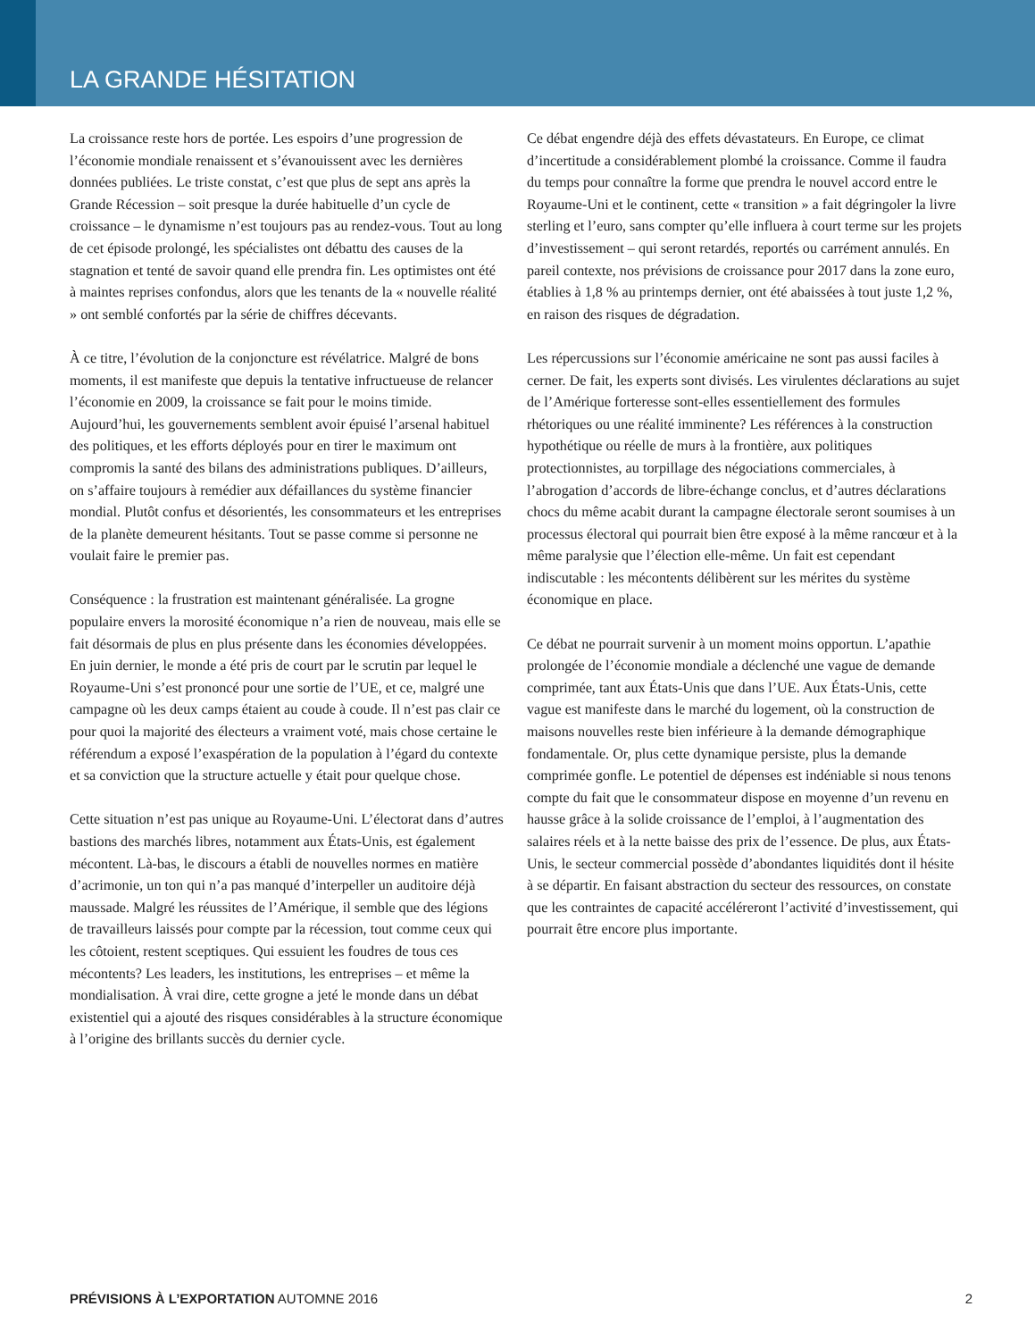LA GRANDE HÉSITATION
La croissance reste hors de portée. Les espoirs d’une progression de l’économie mondiale renaissent et s’évanouissent avec les dernières données publiées. Le triste constat, c’est que plus de sept ans après la Grande Récession – soit presque la durée habituelle d’un cycle de croissance – le dynamisme n’est toujours pas au rendez-vous. Tout au long de cet épisode prolongé, les spécialistes ont débattu des causes de la stagnation et tenté de savoir quand elle prendra fin. Les optimistes ont été à maintes reprises confondus, alors que les tenants de la « nouvelle réalité » ont semblé confortés par la série de chiffres décevants.
À ce titre, l’évolution de la conjoncture est révélatrice. Malgré de bons moments, il est manifeste que depuis la tentative infructueuse de relancer l’économie en 2009, la croissance se fait pour le moins timide. Aujourd’hui, les gouvernements semblent avoir épuisé l’arsenal habituel des politiques, et les efforts déployés pour en tirer le maximum ont compromis la santé des bilans des administrations publiques. D’ailleurs, on s’affaire toujours à remédier aux défaillances du système financier mondial. Plutôt confus et désorientés, les consommateurs et les entreprises de la planète demeurent hésitants. Tout se passe comme si personne ne voulait faire le premier pas.
Conséquence : la frustration est maintenant généralisée. La grogne populaire envers la morosité économique n’a rien de nouveau, mais elle se fait désormais de plus en plus présente dans les économies développées. En juin dernier, le monde a été pris de court par le scrutin par lequel le Royaume-Uni s’est prononcé pour une sortie de l’UE, et ce, malgré une campagne où les deux camps étaient au coude à coude. Il n’est pas clair ce pour quoi la majorité des électeurs a vraiment voté, mais chose certaine le référendum a exposé l’exaspération de la population à l’égard du contexte et sa conviction que la structure actuelle y était pour quelque chose.
Cette situation n’est pas unique au Royaume-Uni. L’électorat dans d’autres bastions des marchés libres, notamment aux États-Unis, est également mécontent. Là-bas, le discours a établi de nouvelles normes en matière d’acrimonie, un ton qui n’a pas manqué d’interpeller un auditoire déjà maussade. Malgré les réussites de l’Amérique, il semble que des légions de travailleurs laissés pour compte par la récession, tout comme ceux qui les côtoient, restent sceptiques. Qui essuient les foudres de tous ces mécontents? Les leaders, les institutions, les entreprises – et même la mondialisation. À vrai dire, cette grogne a jeté le monde dans un débat existentiel qui a ajouté des risques considérables à la structure économique à l’origine des brillants succès du dernier cycle.
Ce débat engendre déjà des effets dévastateurs. En Europe, ce climat d’incertitude a considérablement plombé la croissance. Comme il faudra du temps pour connaître la forme que prendra le nouvel accord entre le Royaume-Uni et le continent, cette « transition » a fait dégringoler la livre sterling et l’euro, sans compter qu’elle influera à court terme sur les projets d’investissement – qui seront retardés, reportés ou carrément annulés. En pareil contexte, nos prévisions de croissance pour 2017 dans la zone euro, établies à 1,8 % au printemps dernier, ont été abaissées à tout juste 1,2 %, en raison des risques de dégradation.
Les répercussions sur l’économie américaine ne sont pas aussi faciles à cerner. De fait, les experts sont divisés. Les virulentes déclarations au sujet de l’Amérique forteresse sont-elles essentiellement des formules rhétoriques ou une réalité imminente? Les références à la construction hypothétique ou réelle de murs à la frontière, aux politiques protectionnistes, au torpillage des négociations commerciales, à l’abrogation d’accords de libre-échange conclus, et d’autres déclarations chocs du même acabit durant la campagne électorale seront soumises à un processus électoral qui pourrait bien être exposé à la même rancœur et à la même paralysie que l’élection elle-même. Un fait est cependant indiscutable : les mécontents délibèrent sur les mérites du système économique en place.
Ce débat ne pourrait survenir à un moment moins opportun. L’apathie prolongée de l’économie mondiale a déclenché une vague de demande comprimée, tant aux États-Unis que dans l’UE. Aux États-Unis, cette vague est manifeste dans le marché du logement, où la construction de maisons nouvelles reste bien inférieure à la demande démographique fondamentale. Or, plus cette dynamique persiste, plus la demande comprimée gonfle. Le potentiel de dépenses est indéniable si nous tenons compte du fait que le consommateur dispose en moyenne d’un revenu en hausse grâce à la solide croissance de l’emploi, à l’augmentation des salaires réels et à la nette baisse des prix de l’essence. De plus, aux États-Unis, le secteur commercial possède d’abondantes liquidités dont il hésite à se départir. En faisant abstraction du secteur des ressources, on constate que les contraintes de capacité accéléreront l’activité d’investissement, qui pourrait être encore plus importante.
PRÉVISIONS À L’EXPORTATION AUTOMNE 2016 2